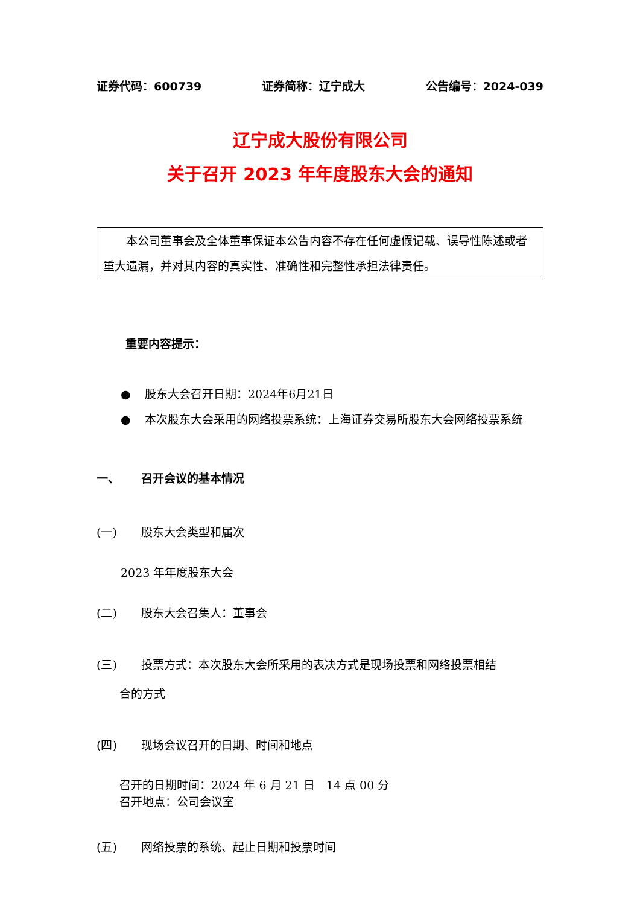证券代码：600739 证券简称：辽宁成大 公告编号：2024-039
辽宁成大股份有限公司
关于召开 2023 年年度股东大会的通知
　　本公司董事会及全体董事保证本公告内容不存在任何虚假记载、误导性陈述或者重大遗漏，并对其内容的真实性、准确性和完整性承担法律责任。
重要内容提示：
● 股东大会召开日期：2024年6月21日
● 本次股东大会采用的网络投票系统：上海证券交易所股东大会网络投票系统
一、 召开会议的基本情况
(一) 股东大会类型和届次
2023 年年度股东大会
(二) 股东大会召集人：董事会
(三) 投票方式：本次股东大会所采用的表决方式是现场投票和网络投票相结
合的方式
(四) 现场会议召开的日期、时间和地点
召开的日期时间：2024 年 6 月 21 日　14 点 00 分
召开地点：公司会议室
(五) 网络投票的系统、起止日期和投票时间